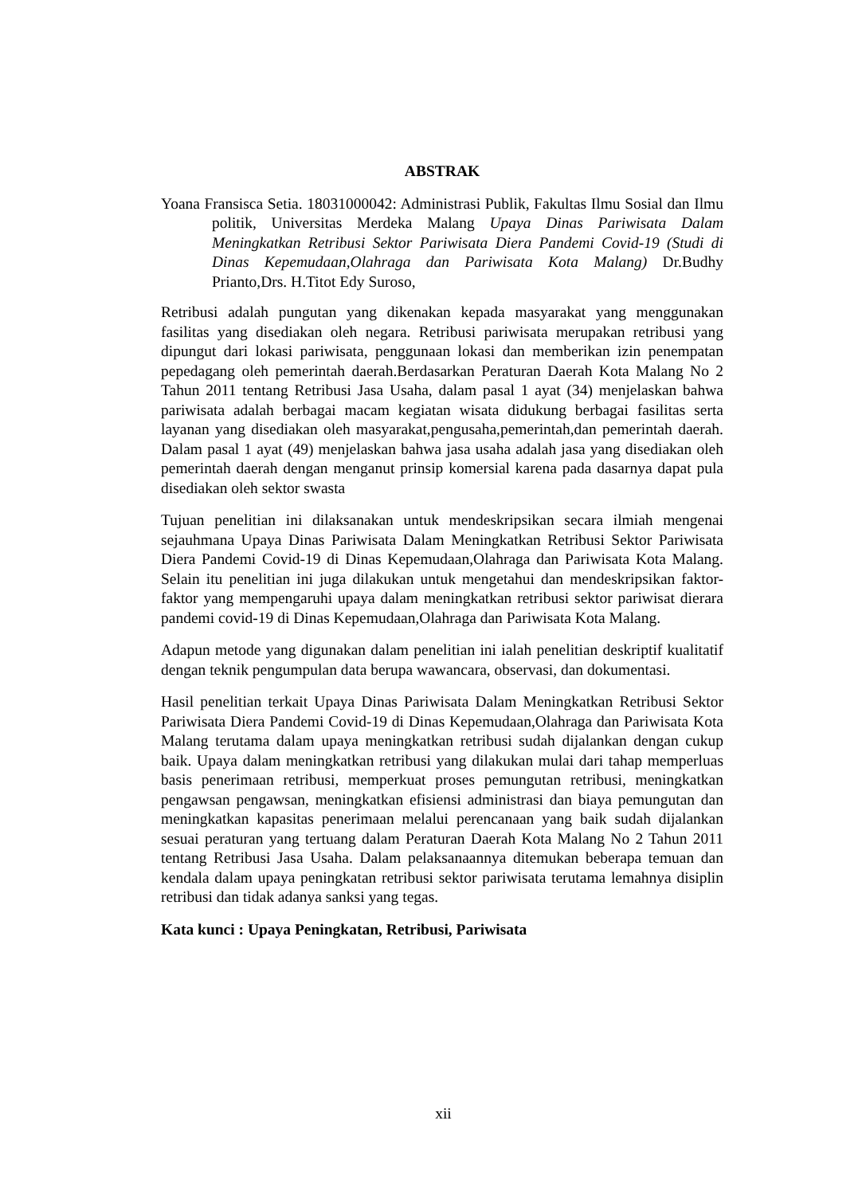ABSTRAK
Yoana Fransisca Setia. 18031000042: Administrasi Publik, Fakultas Ilmu Sosial dan Ilmu politik, Universitas Merdeka Malang Upaya Dinas Pariwisata Dalam Meningkatkan Retribusi Sektor Pariwisata Diera Pandemi Covid-19 (Studi di Dinas Kepemudaan,Olahraga dan Pariwisata Kota Malang) Dr.Budhy Prianto,Drs. H.Titot Edy Suroso,
Retribusi adalah pungutan yang dikenakan kepada masyarakat yang menggunakan fasilitas yang disediakan oleh negara. Retribusi pariwisata merupakan retribusi yang dipungut dari lokasi pariwisata, penggunaan lokasi dan memberikan izin penempatan pepedagang oleh pemerintah daerah.Berdasarkan Peraturan Daerah Kota Malang No 2 Tahun 2011 tentang Retribusi Jasa Usaha, dalam pasal 1 ayat (34) menjelaskan bahwa pariwisata adalah berbagai macam kegiatan wisata didukung berbagai fasilitas serta layanan yang disediakan oleh masyarakat,pengusaha,pemerintah,dan pemerintah daerah. Dalam pasal 1 ayat (49) menjelaskan bahwa jasa usaha adalah jasa yang disediakan oleh pemerintah daerah dengan menganut prinsip komersial karena pada dasarnya dapat pula disediakan oleh sektor swasta
Tujuan penelitian ini dilaksanakan untuk mendeskripsikan secara ilmiah mengenai sejauhmana Upaya Dinas Pariwisata Dalam Meningkatkan Retribusi Sektor Pariwisata Diera Pandemi Covid-19 di Dinas Kepemudaan,Olahraga dan Pariwisata Kota Malang. Selain itu penelitian ini juga dilakukan untuk mengetahui dan mendeskripsikan faktor-faktor yang mempengaruhi upaya dalam meningkatkan retribusi sektor pariwisat dierara pandemi covid-19 di Dinas Kepemudaan,Olahraga dan Pariwisata Kota Malang.
Adapun metode yang digunakan dalam penelitian ini ialah penelitian deskriptif kualitatif dengan teknik pengumpulan data berupa wawancara, observasi, dan dokumentasi.
Hasil penelitian terkait Upaya Dinas Pariwisata Dalam Meningkatkan Retribusi Sektor Pariwisata Diera Pandemi Covid-19 di Dinas Kepemudaan,Olahraga dan Pariwisata Kota Malang terutama dalam upaya meningkatkan retribusi sudah dijalankan dengan cukup baik. Upaya dalam meningkatkan retribusi yang dilakukan mulai dari tahap memperluas basis penerimaan retribusi, memperkuat proses pemungutan retribusi, meningkatkan pengawsan pengawsan, meningkatkan efisiensi administrasi dan biaya pemungutan dan meningkatkan kapasitas penerimaan melalui perencanaan yang baik sudah dijalankan sesuai peraturan yang tertuang dalam Peraturan Daerah Kota Malang No 2 Tahun 2011 tentang Retribusi Jasa Usaha. Dalam pelaksanaannya ditemukan beberapa temuan dan kendala dalam upaya peningkatan retribusi sektor pariwisata terutama lemahnya disiplin retribusi dan tidak adanya sanksi yang tegas.
Kata kunci : Upaya Peningkatan, Retribusi, Pariwisata
xii